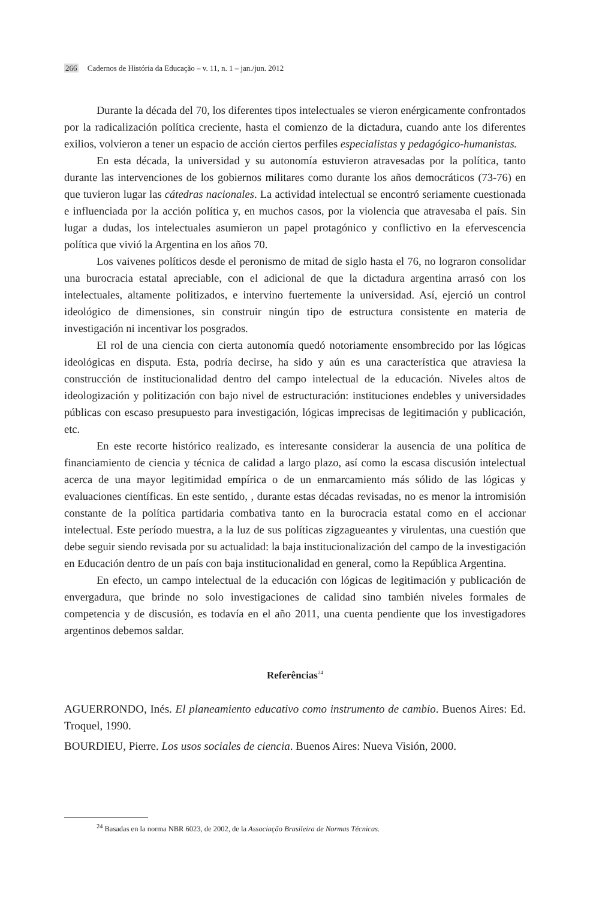266 Cadernos de História da Educação – v. 11, n. 1 – jan./jun. 2012
Durante la década del 70, los diferentes tipos intelectuales se vieron enérgicamente confrontados por la radicalización política creciente, hasta el comienzo de la dictadura, cuando ante los diferentes exilios, volvieron a tener un espacio de acción ciertos perfiles especialistas y pedagógico-humanistas.
En esta década, la universidad y su autonomía estuvieron atravesadas por la política, tanto durante las intervenciones de los gobiernos militares como durante los años democráticos (73-76) en que tuvieron lugar las cátedras nacionales. La actividad intelectual se encontró seriamente cuestionada e influenciada por la acción política y, en muchos casos, por la violencia que atravesaba el país. Sin lugar a dudas, los intelectuales asumieron un papel protagónico y conflictivo en la efervescencia política que vivió la Argentina en los años 70.
Los vaivenes políticos desde el peronismo de mitad de siglo hasta el 76, no lograron consolidar una burocracia estatal apreciable, con el adicional de que la dictadura argentina arrasó con los intelectuales, altamente politizados, e intervino fuertemente la universidad. Así, ejerció un control ideológico de dimensiones, sin construir ningún tipo de estructura consistente en materia de investigación ni incentivar los posgrados.
El rol de una ciencia con cierta autonomía quedó notoriamente ensombrecido por las lógicas ideológicas en disputa. Esta, podría decirse, ha sido y aún es una característica que atraviesa la construcción de institucionalidad dentro del campo intelectual de la educación. Niveles altos de ideologización y politización con bajo nivel de estructuración: instituciones endebles y universidades públicas con escaso presupuesto para investigación, lógicas imprecisas de legitimación y publicación, etc.
En este recorte histórico realizado, es interesante considerar la ausencia de una política de financiamiento de ciencia y técnica de calidad a largo plazo, así como la escasa discusión intelectual acerca de una mayor legitimidad empírica o de un enmarcamiento más sólido de las lógicas y evaluaciones científicas. En este sentido, , durante estas décadas revisadas, no es menor la intromisión constante de la política partidaria combativa tanto en la burocracia estatal como en el accionar intelectual. Este período muestra, a la luz de sus políticas zigzagueantes y virulentas, una cuestión que debe seguir siendo revisada por su actualidad: la baja institucionalización del campo de la investigación en Educación dentro de un país con baja institucionalidad en general, como la República Argentina.
En efecto, un campo intelectual de la educación con lógicas de legitimación y publicación de envergadura, que brinde no solo investigaciones de calidad sino también niveles formales de competencia y de discusión, es todavía en el año 2011, una cuenta pendiente que los investigadores argentinos debemos saldar.
Referências<sup>24</sup>
AGUERRONDO, Inés. El planeamiento educativo como instrumento de cambio. Buenos Aires: Ed. Troquel, 1990.
BOURDIEU, Pierre. Los usos sociales de ciencia. Buenos Aires: Nueva Visión, 2000.
<sup>24</sup> Basadas en la norma NBR 6023, de 2002, de la Associação Brasileira de Normas Técnicas.